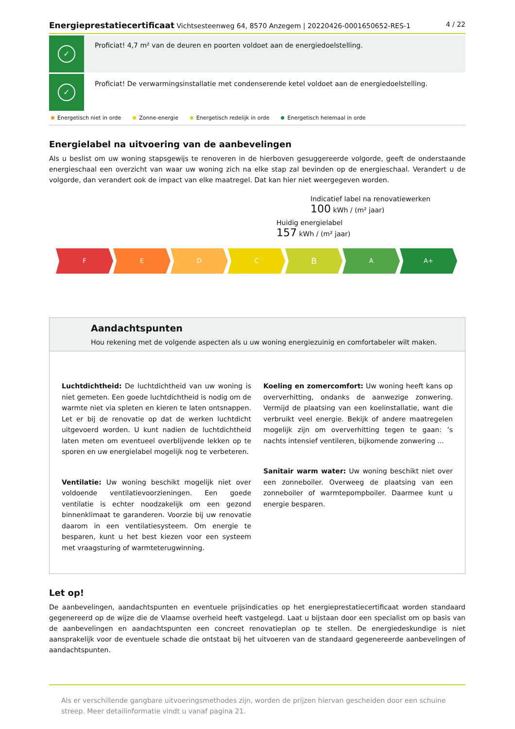Energieprestatiecertificaat Vichtsesteenweg 64, 8570 Anzegem | 20220426-0001650652-RES-1 4 / 22
✓
Proficiat! 4,7 m² van de deuren en poorten voldoet aan de energiedoelstelling.
✓
Proficiat! De verwarmingsinstallatie met condenserende ketel voldoet aan de energiedoelstelling.
Energetisch niet in orde Zonne-energie Energetisch redelijk in orde Energetisch helemaal in orde
Energielabel na uitvoering van de aanbevelingen
Als u beslist om uw woning stapsgewijs te renoveren in de hierboven gesuggereerde volgorde, geeft de onderstaande energieschaal een overzicht van waar uw woning zich na elke stap zal bevinden op de energieschaal. Verandert u de volgorde, dan verandert ook de impact van elke maatregel. Dat kan hier niet weergegeven worden.
Indicatief label na renovatiewerken
100 kWh / (m² jaar)
Huidig energielabel
157 kWh / (m² jaar)
F E D C
B
A A+
Aandachtspunten
Hou rekening met de volgende aspecten als u uw woning energiezuinig en comfortabeler wilt maken.
Luchtdichtheid: De luchtdichtheid van uw woning is niet gemeten. Een goede luchtdichtheid is nodig om de warmte niet via spleten en kieren te laten ontsnappen. Let er bij de renovatie op dat de werken luchtdicht uitgevoerd worden. U kunt nadien de luchtdichtheid laten meten om eventueel overblijvende lekken op te sporen en uw energielabel mogelijk nog te verbeteren.
Ventilatie: Uw woning beschikt mogelijk niet over voldoende ventilatievoorzieningen. Een goede ventilatie is echter noodzakelijk om een gezond binnenklimaat te garanderen. Voorzie bij uw renovatie daarom in een ventilatiesysteem. Om energie te besparen, kunt u het best kiezen voor een systeem met vraagsturing of warmteterugwinning.
Koeling en zomercomfort: Uw woning heeft kans op oververhitting, ondanks de aanwezige zonwering. Vermijd de plaatsing van een koelinstallatie, want die verbruikt veel energie. Bekijk of andere maatregelen mogelijk zijn om oververhitting tegen te gaan: ’s nachts intensief ventileren, bijkomende zonwering ...
Sanitair warm water: Uw woning beschikt niet over een zonneboiler. Overweeg de plaatsing van een zonneboiler of warmtepompboiler. Daarmee kunt u energie besparen.
Let op!
De aanbevelingen, aandachtspunten en eventuele prijsindicaties op het energieprestatiecertificaat worden standaard gegenereerd op de wijze die de Vlaamse overheid heeft vastgelegd. Laat u bijstaan door een specialist om op basis van de aanbevelingen en aandachtspunten een concreet renovatieplan op te stellen. De energiedeskundige is niet aansprakelijk voor de eventuele schade die ontstaat bij het uitvoeren van de standaard gegenereerde aanbevelingen of aandachtspunten.
Als er verschillende gangbare uitvoeringsmethodes zijn, worden de prijzen hiervan gescheiden door een schuine streep. Meer detailinformatie vindt u vanaf pagina 21.